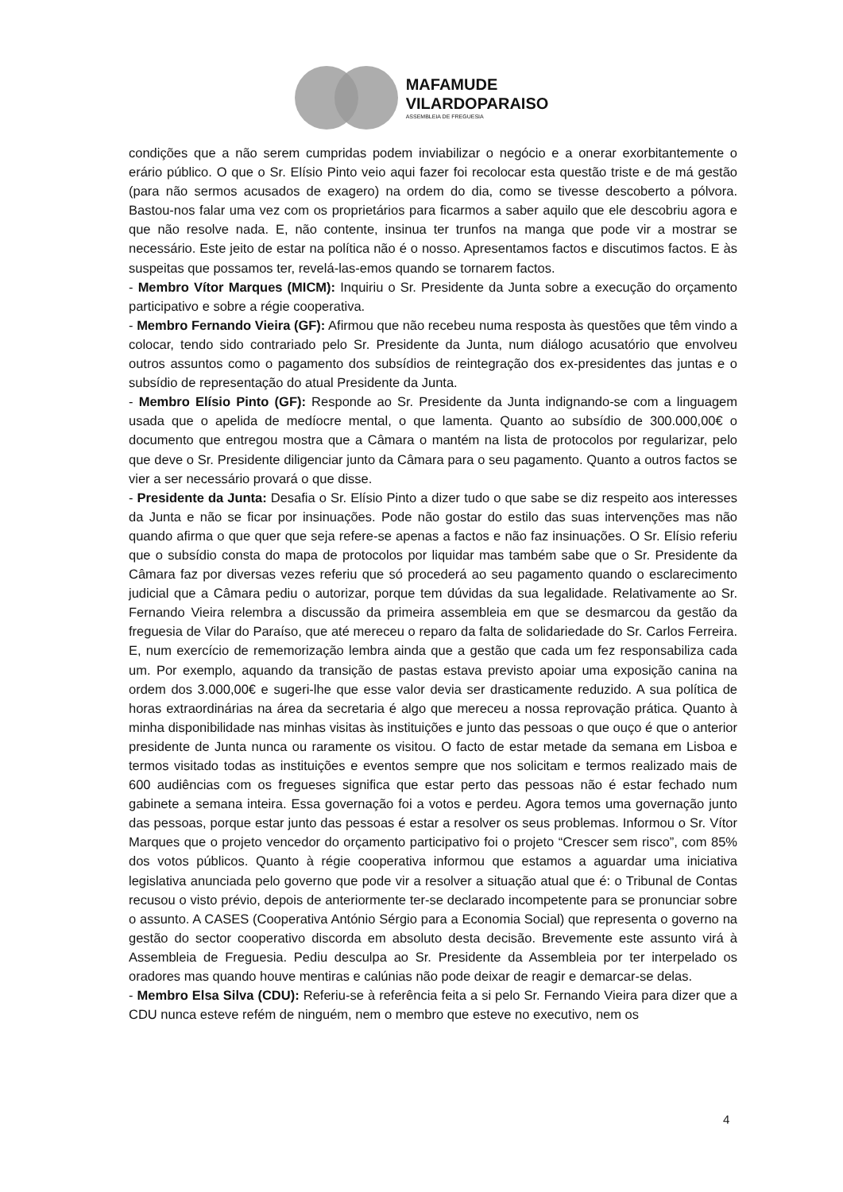MAFAMUDE
VILARDOPARAISO
ASSEMBLEIA DE FREGUESIA
condições que a não serem cumpridas podem inviabilizar o negócio e a onerar exorbitantemente o erário público. O que o Sr. Elísio Pinto veio aqui fazer foi recolocar esta questão triste e de má gestão (para não sermos acusados de exagero) na ordem do dia, como se tivesse descoberto a pólvora. Bastou-nos falar uma vez com os proprietários para ficarmos a saber aquilo que ele descobriu agora e que não resolve nada. E, não contente, insinua ter trunfos na manga que pode vir a mostrar se necessário. Este jeito de estar na política não é o nosso. Apresentamos factos e discutimos factos. E às suspeitas que possamos ter, revelá-las-emos quando se tornarem factos.
- Membro Vítor Marques (MICM): Inquiriu o Sr. Presidente da Junta sobre a execução do orçamento participativo e sobre a régie cooperativa.
- Membro Fernando Vieira (GF): Afirmou que não recebeu numa resposta às questões que têm vindo a colocar, tendo sido contrariado pelo Sr. Presidente da Junta, num diálogo acusatório que envolveu outros assuntos como o pagamento dos subsídios de reintegração dos ex-presidentes das juntas e o subsídio de representação do atual Presidente da Junta.
- Membro Elísio Pinto (GF): Responde ao Sr. Presidente da Junta indignando-se com a linguagem usada que o apelida de medíocre mental, o que lamenta. Quanto ao subsídio de 300.000,00€ o documento que entregou mostra que a Câmara o mantém na lista de protocolos por regularizar, pelo que deve o Sr. Presidente diligenciar junto da Câmara para o seu pagamento. Quanto a outros factos se vier a ser necessário provará o que disse.
- Presidente da Junta: Desafia o Sr. Elísio Pinto a dizer tudo o que sabe se diz respeito aos interesses da Junta e não se ficar por insinuações. Pode não gostar do estilo das suas intervenções mas não quando afirma o que quer que seja refere-se apenas a factos e não faz insinuações. O Sr. Elísio referiu que o subsídio consta do mapa de protocolos por liquidar mas também sabe que o Sr. Presidente da Câmara faz por diversas vezes referiu que só procederá ao seu pagamento quando o esclarecimento judicial que a Câmara pediu o autorizar, porque tem dúvidas da sua legalidade. Relativamente ao Sr. Fernando Vieira relembra a discussão da primeira assembleia em que se desmarcou da gestão da freguesia de Vilar do Paraíso, que até mereceu o reparo da falta de solidariedade do Sr. Carlos Ferreira. E, num exercício de rememorização lembra ainda que a gestão que cada um fez responsabiliza cada um. Por exemplo, aquando da transição de pastas estava previsto apoiar uma exposição canina na ordem dos 3.000,00€ e sugeri-lhe que esse valor devia ser drasticamente reduzido. A sua política de horas extraordinárias na área da secretaria é algo que mereceu a nossa reprovação prática. Quanto à minha disponibilidade nas minhas visitas às instituições e junto das pessoas o que ouço é que o anterior presidente de Junta nunca ou raramente os visitou. O facto de estar metade da semana em Lisboa e termos visitado todas as instituições e eventos sempre que nos solicitam e termos realizado mais de 600 audiências com os fregueses significa que estar perto das pessoas não é estar fechado num gabinete a semana inteira. Essa governação foi a votos e perdeu. Agora temos uma governação junto das pessoas, porque estar junto das pessoas é estar a resolver os seus problemas. Informou o Sr. Vítor Marques que o projeto vencedor do orçamento participativo foi o projeto “Crescer sem risco”, com 85% dos votos públicos. Quanto à régie cooperativa informou que estamos a aguardar uma iniciativa legislativa anunciada pelo governo que pode vir a resolver a situação atual que é: o Tribunal de Contas recusou o visto prévio, depois de anteriormente ter-se declarado incompetente para se pronunciar sobre o assunto. A CASES (Cooperativa António Sérgio para a Economia Social) que representa o governo na gestão do sector cooperativo discorda em absoluto desta decisão. Brevemente este assunto virá à Assembleia de Freguesia. Pediu desculpa ao Sr. Presidente da Assembleia por ter interpelado os oradores mas quando houve mentiras e calúnias não pode deixar de reagir e demarcar-se delas.
- Membro Elsa Silva (CDU): Referiu-se à referência feita a si pelo Sr. Fernando Vieira para dizer que a CDU nunca esteve refém de ninguém, nem o membro que esteve no executivo, nem os
4